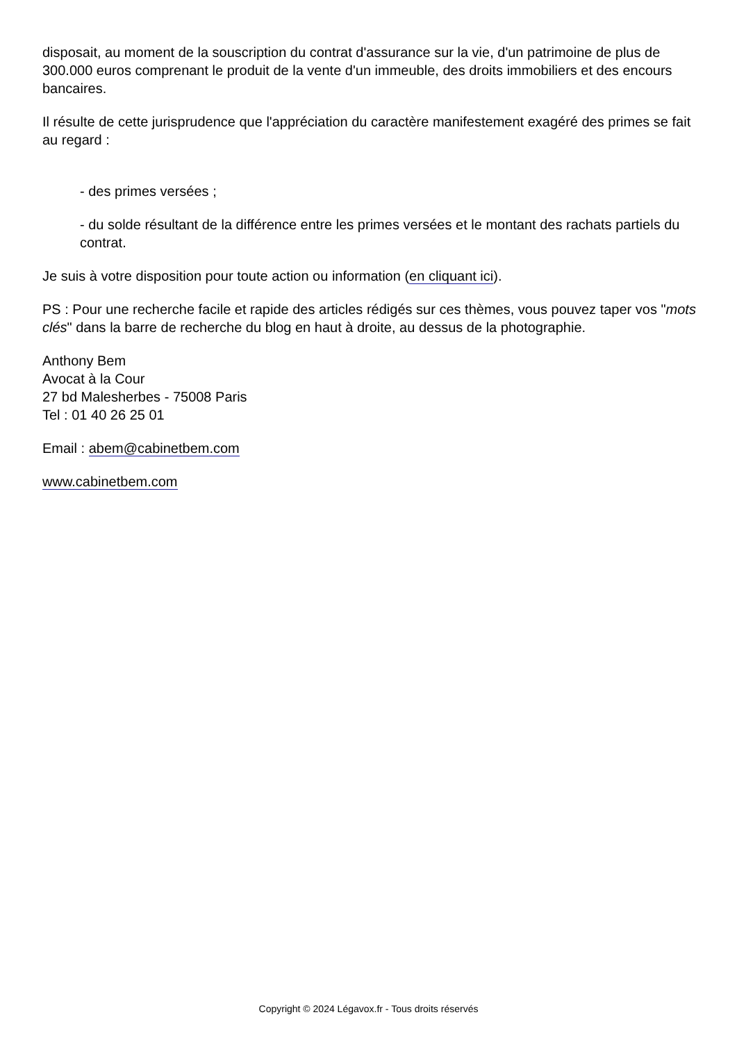disposait, au moment de la souscription du contrat d'assurance sur la vie, d'un patrimoine de plus de 300.000 euros comprenant le produit de la vente d'un immeuble, des droits immobiliers et des encours bancaires.
Il résulte de cette jurisprudence que l'appréciation du caractère manifestement exagéré des primes se fait au regard :
- des primes versées ;
- du solde résultant de la différence entre les primes versées et le montant des rachats partiels du contrat.
Je suis à votre disposition pour toute action ou information (en cliquant ici).
PS : Pour une recherche facile et rapide des articles rédigés sur ces thèmes, vous pouvez taper vos "mots clés" dans la barre de recherche du blog en haut à droite, au dessus de la photographie.
Anthony Bem
Avocat à la Cour
27 bd Malesherbes - 75008 Paris
Tel : 01 40 26 25 01
Email : abem@cabinetbem.com
www.cabinetbem.com
Copyright © 2024 Légavox.fr - Tous droits réservés